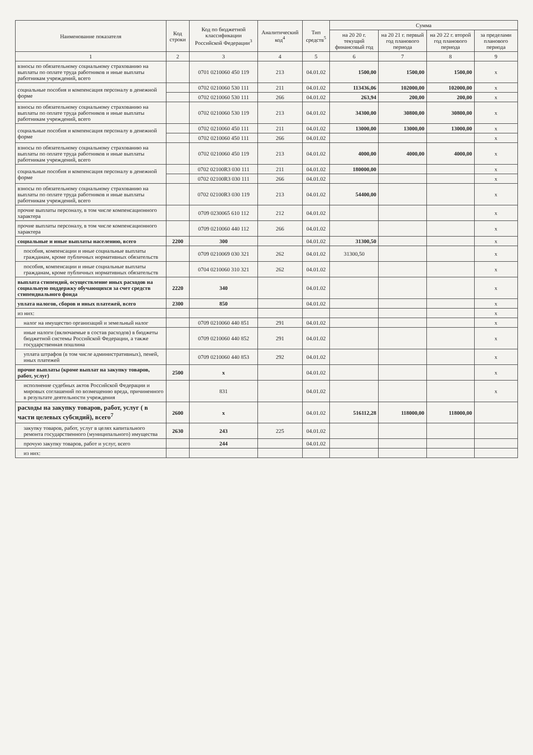| Наименование показателя | Код строки | Код по бюджетной классификации Российской Федерации<sup>3</sup> | Аналитический код<sup>4</sup> | Тип средств<sup>5</sup> | Сумма | | | |
| --- | --- | --- | --- | --- | --- | --- | --- | --- |
| | | | | | на 20 20 г. текущий финансовый год | на 20 21 г. первый год планового периода | на 20 22 г. второй год планового периода | за пределами планового периода |
| 1 | 2 | 3 | 4 | 5 | 6 | 7 | 8 | 9 |
| взносы по обязательному социальному страхованию на выплаты по оплате труда работников и иные выплаты работникам учреждений, всего | | 0701 0210060 450 119 | 213 | 04.01.02 | 1500,00 | 1500,00 | 1500,00 | x |
| социальные пособия и компенсация персоналу в денежной форме | | 0702 0210060 530 111 | 211 | 04.01.02 | 113436,06 | 102000,00 | 102000,00 | x |
| | | 0702 0210060 530 111 | 266 | 04.01.02 | 263,94 | 200,00 | 200,00 | x |
| взносы по обязательному социальному страхованию на выплаты по оплате труда работников и иные выплаты работникам учреждений, всего | | 0702 0210060 530 119 | 213 | 04.01.02 | 34300,00 | 30800,00 | 30800,00 | x |
| социальные пособия и компенсация персоналу в денежной форме | | 0702 0210060 450 111 | 211 | 04.01.02 | 13000,00 | 13000,00 | 13000,00 | x |
| | | 0702 0210060 450 111 | 266 | 04.01.02 | | | | x |
| взносы по обязательному социальному страхованию на выплаты по оплате труда работников и иные выплаты работникам учреждений, всего | | 0702 0210060 450 119 | 213 | 04.01.02 | 4000,00 | 4000,00 | 4000,00 | x |
| социальные пособия и компенсация персоналу в денежной форме | | 0702 02100R3 030 111 | 211 | 04.01.02 | 180000,00 | | | x |
| | | 0702 02100R3 030 111 | 266 | 04.01.02 | | | | x |
| взносы по обязательному социальному страхованию на выплаты по оплате труда работников и иные выплаты работникам учреждений, всего | | 0702 02100R3 030 119 | 213 | 04.01.02 | 54400,00 | | | x |
| прочие выплаты персоналу, в том числе компенсационного характера | | 0709 0230065 610 112 | 212 | 04.01.02 | | | | x |
| прочие выплаты персоналу, в том числе компенсационного характера | | 0709 0210060 440 112 | 266 | 04.01.02 | | | | x |
| социальные и иные выплаты населению, всего | 2200 | 300 | | 04.01.02 | 31300,50 | | | x |
| пособия, компенсации и иные социальные выплаты гражданам, кроме публичных нормативных обязательств | | 0709 0210069 030 321 | 262 | 04.01.02 | 31300,50 | | | x |
| пособия, компенсации и иные социальные выплаты гражданам, кроме публичных нормативных обязательств | | 0704 0210060 310 321 | 262 | 04.01.02 | | | | x |
| выплата стипендий, осуществление иных расходов на социальную поддержку обучающихся за счет средств стипендиального фонда | 2220 | 340 | | 04.01.02 | | | | x |
| уплата налогов, сборов и иных платежей, всего | 2300 | 850 | | 04.01.02 | | | | x |
| из них: | | | | | | | | x |
| налог на имущество организаций и земельный налог | | 0709 0210060 440 851 | 291 | 04.01.02 | | | | x |
| иные налоги (включаемые в состав расходов) в бюджеты бюджетной системы Российской Федерации, а также государственная пошлина | | 0709 0210060 440 852 | 291 | 04.01.02 | | | | x |
| уплата штрафов (в том числе административных), пеней, иных платежей | | 0709 0210060 440 853 | 292 | 04.01.02 | | | | x |
| прочие выплаты (кроме выплат на закупку товаров, работ, услуг) | 2500 | x | | 04.01.02 | | | | x |
| исполнение судебных актов Российской Федерации и мировых соглашений по возмещению вреда, причиненного в результате деятельности учреждения | | 831 | | 04.01.02 | | | | x |
| расходы на закупку товаров, работ, услуг ( в части целевых субсидий), всего<sup>7</sup> | 2600 | x | | 04.01.02 | 516112,28 | 118000,00 | 118000,00 | |
| закупку товаров, работ, услуг в целях капитального ремонта государственного (муниципального) имущества | 2630 | 243 | 225 | 04.01.02 | | | | |
| прочую закупку товаров, работ и услуг, всего | | 244 | | 04.01.02 | | | | |
| из них: | | | | | | | | |